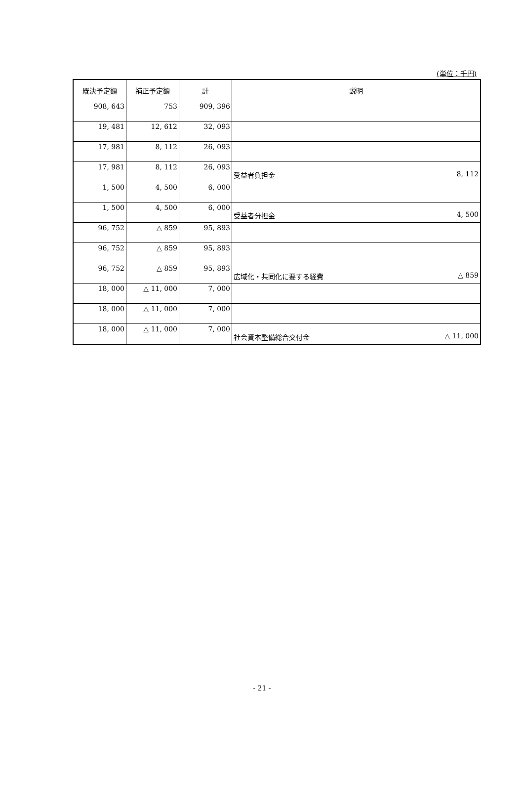(単位：千円)
| 既決予定額 | 補正予定額 | 計 | 説明 |
| --- | --- | --- | --- |
| 908, 643 | 753 | 909, 396 | |
| 19, 481 | 12, 612 | 32, 093 | |
| 17, 981 | 8, 112 | 26, 093 | |
| 17, 981 | 8, 112 | 26, 093 | 受益者負担金 8, 112 |
| 1, 500 | 4, 500 | 6, 000 | |
| 1, 500 | 4, 500 | 6, 000 | 受益者分担金 4, 500 |
| 96, 752 | △ 859 | 95, 893 | |
| 96, 752 | △ 859 | 95, 893 | |
| 96, 752 | △ 859 | 95, 893 | 広域化・共同化に要する経費 △ 859 |
| 18, 000 | △ 11, 000 | 7, 000 | |
| 18, 000 | △ 11, 000 | 7, 000 | |
| 18, 000 | △ 11, 000 | 7, 000 | 社会資本整備総合交付金 △ 11, 000 |
- 21 -